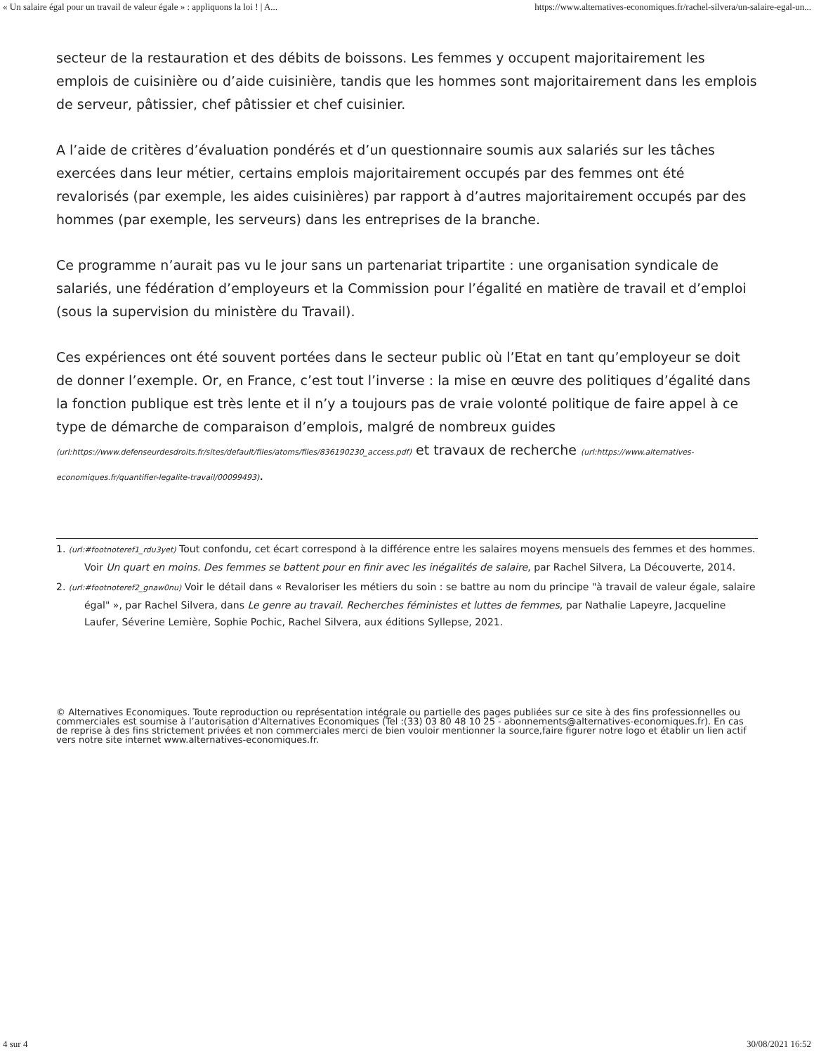« Un salaire égal pour un travail de valeur égale » : appliquons la loi ! | A... https://www.alternatives-economiques.fr/rachel-silvera/un-salaire-egal-un...
secteur de la restauration et des débits de boissons. Les femmes y occupent majoritairement les emplois de cuisinière ou d’aide cuisinière, tandis que les hommes sont majoritairement dans les emplois de serveur, pâtissier, chef pâtissier et chef cuisinier.
A l’aide de critères d’évaluation pondérés et d’un questionnaire soumis aux salariés sur les tâches exercées dans leur métier, certains emplois majoritairement occupés par des femmes ont été revalorisés (par exemple, les aides cuisinières) par rapport à d’autres majoritairement occupés par des hommes (par exemple, les serveurs) dans les entreprises de la branche.
Ce programme n’aurait pas vu le jour sans un partenariat tripartite : une organisation syndicale de salariés, une fédération d’employeurs et la Commission pour l’égalité en matière de travail et d’emploi (sous la supervision du ministère du Travail).
Ces expériences ont été souvent portées dans le secteur public où l’Etat en tant qu’employeur se doit de donner l’exemple. Or, en France, c’est tout l’inverse : la mise en œuvre des politiques d’égalité dans la fonction publique est très lente et il n’y a toujours pas de vraie volonté politique de faire appel à ce type de démarche de comparaison d’emplois, malgré de nombreux guides (url:https://www.defenseurdesdroits.fr/sites/default/files/atoms/files/836190230_access.pdf) et travaux de recherche (url:https://www.alternatives-economiques.fr/quantifier-legalite-travail/00099493).
1. (url:#footnoteref1_rdu3yet) Tout confondu, cet écart correspond à la différence entre les salaires moyens mensuels des femmes et des hommes. Voir Un quart en moins. Des femmes se battent pour en finir avec les inégalités de salaire, par Rachel Silvera, La Découverte, 2014.
2. (url:#footnoteref2_gnaw0nu) Voir le détail dans « Revaloriser les métiers du soin : se battre au nom du principe "à travail de valeur égale, salaire égal" », par Rachel Silvera, dans Le genre au travail. Recherches féministes et luttes de femmes, par Nathalie Lapeyre, Jacqueline Laufer, Séverine Lemière, Sophie Pochic, Rachel Silvera, aux éditions Syllepse, 2021.
© Alternatives Economiques. Toute reproduction ou représentation intégrale ou partielle des pages publiées sur ce site à des fins professionnelles ou commerciales est soumise à l’autorisation d'Alternatives Economiques (Tel :(33) 03 80 48 10 25 - abonnements@alternatives-economiques.fr). En cas de reprise à des fins strictement privées et non commerciales merci de bien vouloir mentionner la source,faire figurer notre logo et établir un lien actif vers notre site internet www.alternatives-economiques.fr.
4 sur 4 30/08/2021 16:52